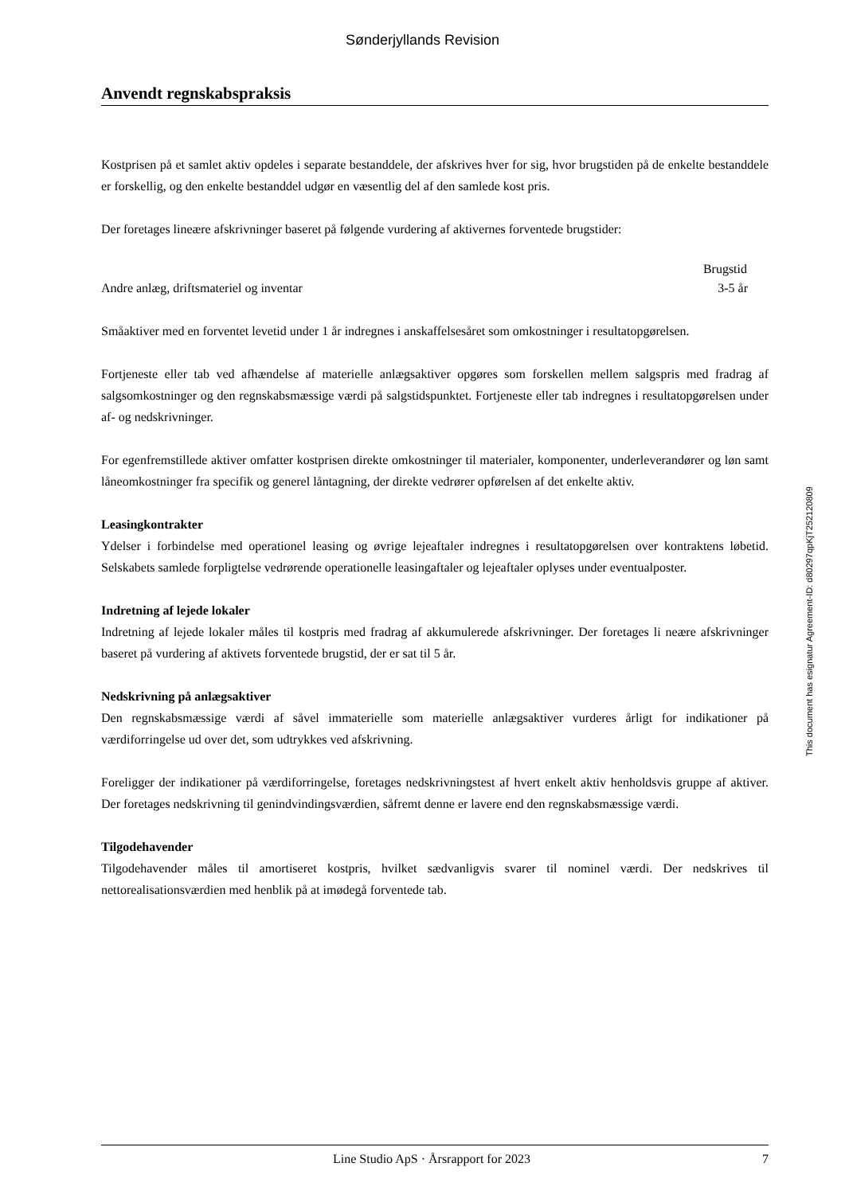Sønderjyllands Revision
Anvendt regnskabspraksis
Kostprisen på et samlet aktiv opdeles i separate bestanddele, der afskrives hver for sig, hvor brugstiden på de enkelte bestanddele er forskellig, og den enkelte bestanddel udgør en væsentlig del af den samlede kost pris.
Der foretages lineære afskrivninger baseret på følgende vurdering af aktivernes forventede brugstider:
| | Brugstid |
| Andre anlæg, driftsmateriel og inventar | 3-5 år |
Småaktiver med en forventet levetid under 1 år indregnes i anskaffelsesåret som omkostninger i resultatop­gørelsen.
Fortjeneste eller tab ved afhændelse af materielle anlægsaktiver opgøres som forskellen mellem salgspris med fradrag af salgsomkostninger og den regnskabsmæssige værdi på salgstidspunktet. Fortjeneste eller tab indregnes i resultatopgørelsen under af- og nedskrivninger.
For egenfremstillede aktiver omfatter kostprisen direkte omkostninger til materialer, komponenter, underle­verandører og løn samt låneomkostninger fra specifik og generel låntagning, der direkte vedrører opførelsen af det enkelte aktiv.
Leasingkontrakter
Ydelser i forbindelse med operationel leasing og øvrige lejeaftaler indregnes i resultatopgørelsen over kon­traktens løbetid. Selskabets samlede forpligtelse vedrørende operationelle leasingaftaler og lejeaftaler oply­ses under eventualposter.
Indretning af lejede lokaler
Indretning af lejede lokaler måles til kostpris med fradrag af akkumulerede afskrivninger. Der foretages li neære afskrivninger baseret på vurdering af aktivets forventede brugstid, der er sat til 5 år.
Nedskrivning på anlægsaktiver
Den regnskabsmæssige værdi af såvel immaterielle som materielle anlægsaktiver vurderes årligt for indika­tioner på værdiforringelse ud over det, som udtrykkes ved afskrivning.
Foreligger der indikationer på værdiforringelse, foretages nedskrivningstest af hvert enkelt aktiv henholds­vis gruppe af aktiver. Der foretages nedskrivning til genindvindingsværdien, såfremt denne er lavere end den regnskabsmæssige værdi.
Tilgodehavender
Tilgodehavender måles til amortiseret kostpris, hvilket sædvanligvis svarer til nominel værdi. Der nedskrives til nettorealisationsværdien med henblik på at imødegå forventede tab.
This document has esignatur Agreement-ID: d80297qpKjT252120809
Line Studio ApS · Årsrapport for 2023 7